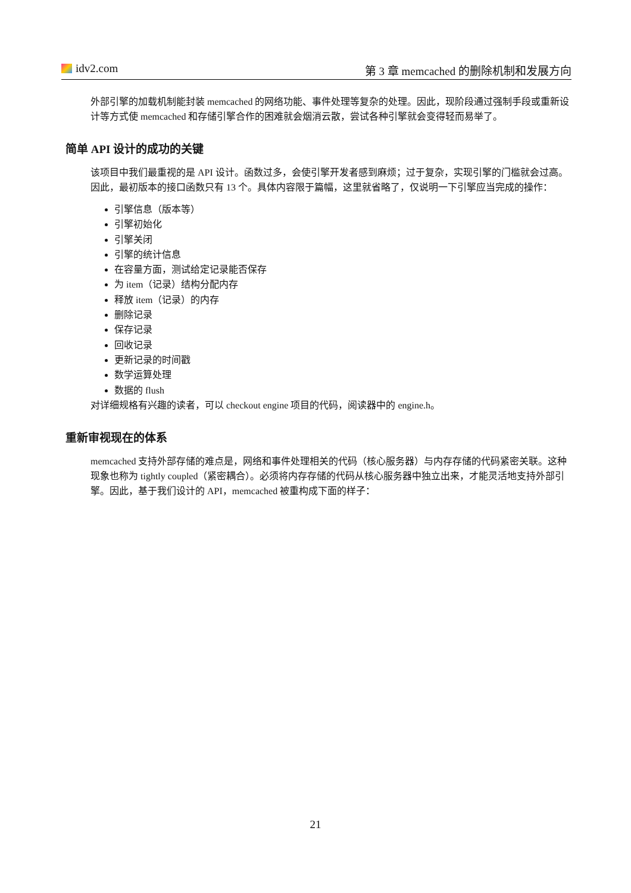idv2.com 第 3 章 memcached 的删除机制和发展方向
外部引擎的加载机制能封装 memcached 的网络功能、事件处理等复杂的处理。因此，现阶段通过强制手段或重新设计等方式使 memcached 和存储引擎合作的困难就会烟消云散，尝试各种引擎就会变得轻而易举了。
简单 API 设计的成功的关键
该项目中我们最重视的是 API 设计。函数过多，会使引擎开发者感到麻烦；过于复杂，实现引擎的门槛就会过高。因此，最初版本的接口函数只有 13 个。具体内容限于篇幅，这里就省略了，仅说明一下引擎应当完成的操作：
引擎信息（版本等）
引擎初始化
引擎关闭
引擎的统计信息
在容量方面，测试给定记录能否保存
为 item（记录）结构分配内存
释放 item（记录）的内存
删除记录
保存记录
回收记录
更新记录的时间戳
数学运算处理
数据的 flush
对详细规格有兴趣的读者，可以 checkout engine 项目的代码，阅读器中的 engine.h。
重新审视现在的体系
memcached 支持外部存储的难点是，网络和事件处理相关的代码（核心服务器）与内存存储的代码紧密关联。这种现象也称为 tightly coupled（紧密耦合）。必须将内存存储的代码从核心服务器中独立出来，才能灵活地支持外部引擎。因此，基于我们设计的 API，memcached 被重构成下面的样子：
21